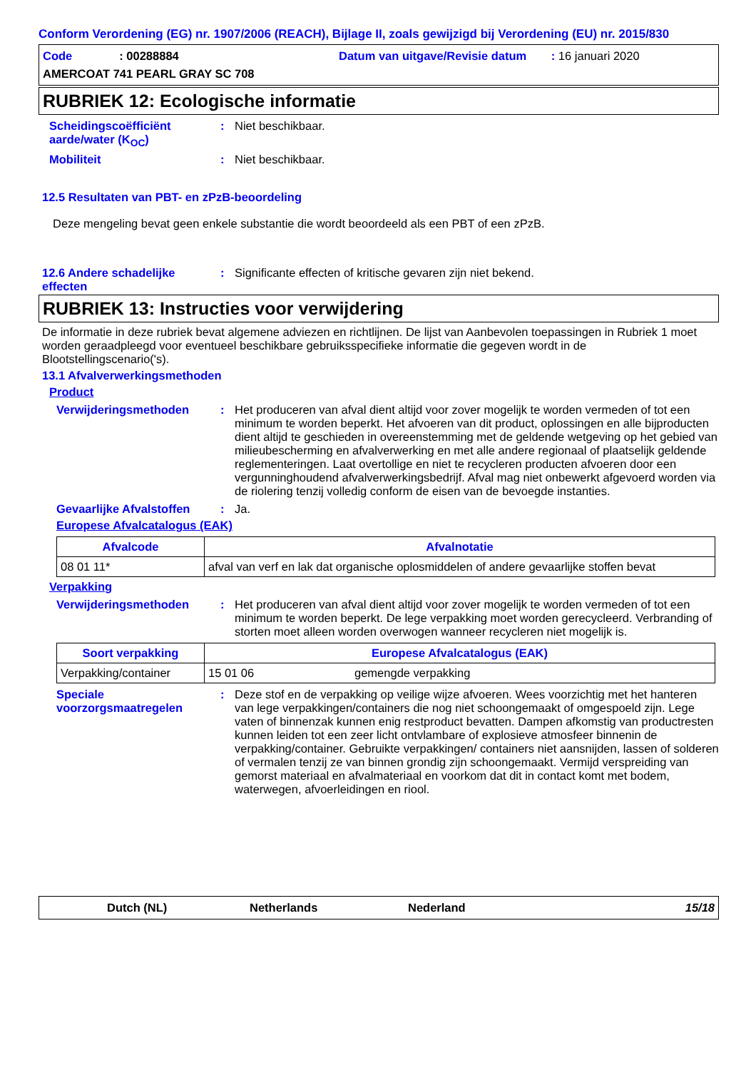Conform Verordening (EG) nr. 1907/2006 (REACH), Bijlage II, zoals gewijzigd bij Verordening (EU) nr. 2015/830
Code: 00288884
Datum van uitgave/Revisie datum : 16 januari 2020
AMERCOAT 741 PEARL GRAY SC 708
RUBRIEK 12: Ecologische informatie
Scheidingscoëfficiënt aarde/water (K<sub>OC</sub>)
: Niet beschikbaar.
Mobiliteit : Niet beschikbaar.
12.5 Resultaten van PBT- en zPzB-beoordeling
Deze mengeling bevat geen enkele substantie die wordt beoordeeld als een PBT of een zPzB.
12.6 Andere schadelijke effecten
: Significante effecten of kritische gevaren zijn niet bekend.
RUBRIEK 13: Instructies voor verwijdering
De informatie in deze rubriek bevat algemene adviezen en richtlijnen. De lijst van Aanbevolen toepassingen in Rubriek 1 moet worden geraadpleegd voor eventueel beschikbare gebruiksspecifieke informatie die gegeven wordt in de Blootstellingscenario('s).
13.1 Afvalverwerkingsmethoden
Product
Verwijderingsmethoden : Het produceren van afval dient altijd voor zover mogelijk te worden vermeden of tot een minimum te worden beperkt. Het afvoeren van dit product, oplossingen en alle bijproducten dient altijd te geschieden in overeenstemming met de geldende wetgeving op het gebied van milieubescherming en afvalverwerking en met alle andere regionaal of plaatselijk geldende reglementeringen. Laat overtollige en niet te recycleren producten afvoeren door een vergunninghoudend afvalverwerkingsbedrijf. Afval mag niet onbewerkt afgevoerd worden via de riolering tenzij volledig conform de eisen van de bevoegde instanties.
Gevaarlijke Afvalstoffen
: Ja.
Europese Afvalcatalogus (EAK)
| Afvalcode | Afvalnotatie |
| --- | --- |
| 08 01 11* | afval van verf en lak dat organische oplosmiddelen of andere gevaarlijke stoffen bevat |
Verpakking
Verwijderingsmethoden : Het produceren van afval dient altijd voor zover mogelijk te worden vermeden of tot een minimum te worden beperkt. De lege verpakking moet worden gerecycleerd. Verbranding of storten moet alleen worden overwogen wanneer recycleren niet mogelijk is.
| Soort verpakking | Europese Afvalcatalogus (EAK) | |
| --- | --- | --- |
| Verpakking/container | 15 01 06 | gemengde verpakking |
Speciale voorzorgsmaatregelen
: Deze stof en de verpakking op veilige wijze afvoeren. Wees voorzichtig met het hanteren van lege verpakkingen/containers die nog niet schoongemaakt of omgespoeld zijn. Lege vaten of binnenzak kunnen enig restproduct bevatten. Dampen afkomstig van productresten kunnen leiden tot een zeer licht ontvlambare of explosieve atmosfeer binnenin de verpakking/container. Gebruikte verpakkingen/ containers niet aansnijden, lassen of solderen of vermalen tenzij ze van binnen grondig zijn schoongemaakt. Vermijd verspreiding van gemorst materiaal en afvalmateriaal en voorkom dat dit in contact komt met bodem, waterwegen, afvoerleidingen en riool.
Dutch (NL) Netherlands Nederland 15/18